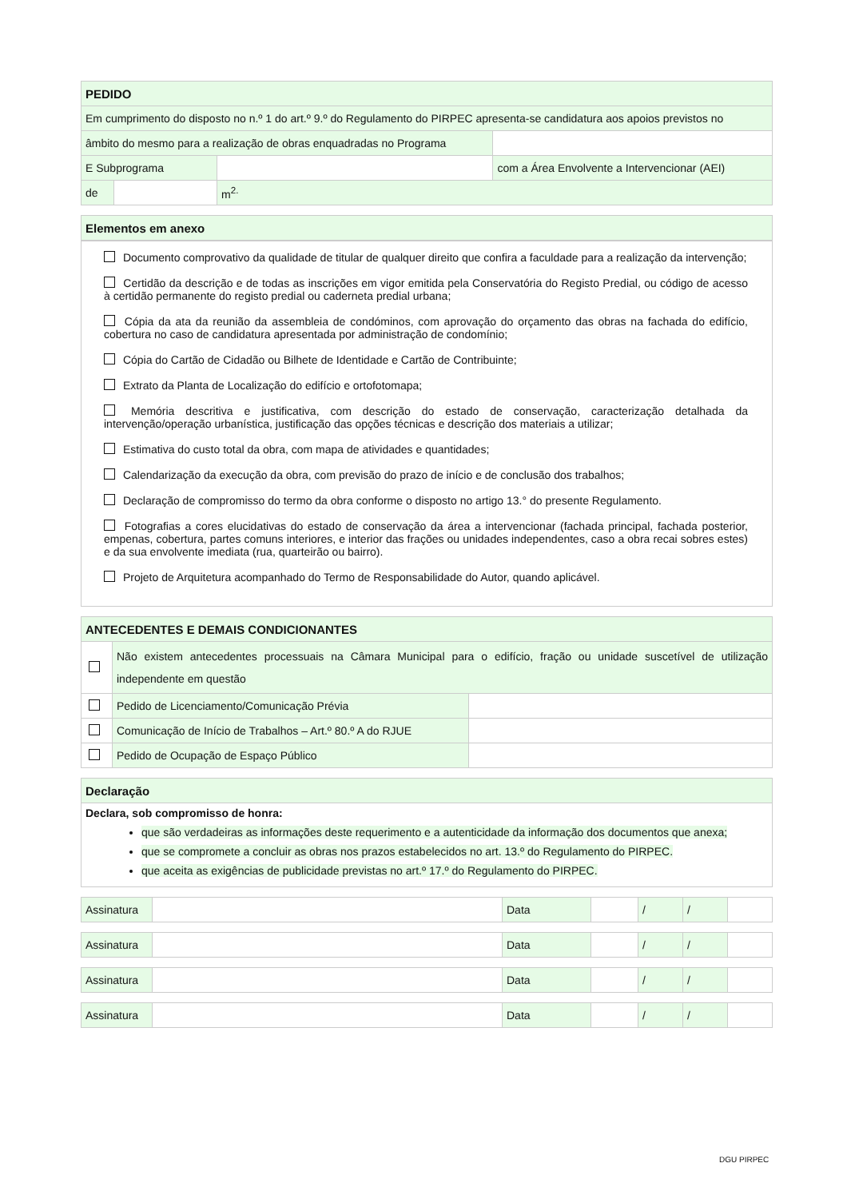| PEDIDO | | | |
| Em cumprimento do disposto no n.º 1 do art.º 9.º do Regulamento do PIRPEC apresenta-se candidatura aos apoios previstos no | | | |
| âmbito do mesmo para a realização de obras enquadradas no Programa | | | |
| E Subprograma | | | com a Área Envolvente a Intervencionar (AEI) |
| de | | m<sup>2.</sup> | |
| Elementos em anexo |
Documento comprovativo da qualidade de titular de qualquer direito que confira a faculdade para a realização da intervenção;
Certidão da descrição e de todas as inscrições em vigor emitida pela Conservatória do Registo Predial, ou código de acesso à certidão permanente do registo predial ou caderneta predial urbana;
Cópia da ata da reunião da assembleia de condóminos, com aprovação do orçamento das obras na fachada do edifício, cobertura no caso de candidatura apresentada por administração de condomínio;
Cópia do Cartão de Cidadão ou Bilhete de Identidade e Cartão de Contribuinte;
Extrato da Planta de Localização do edifício e ortofotomapa;
Memória descritiva e justificativa, com descrição do estado de conservação, caracterização detalhada da intervenção/operação urbanística, justificação das opções técnicas e descrição dos materiais a utilizar;
Estimativa do custo total da obra, com mapa de atividades e quantidades;
Calendarização da execução da obra, com previsão do prazo de início e de conclusão dos trabalhos;
Declaração de compromisso do termo da obra conforme o disposto no artigo 13.° do presente Regulamento.
Fotografias a cores elucidativas do estado de conservação da área a intervencionar (fachada principal, fachada posterior, empenas, cobertura, partes comuns interiores, e interior das frações ou unidades independentes, caso a obra recai sobres estes) e da sua envolvente imediata (rua, quarteirão ou bairro).
Projeto de Arquitetura acompanhado do Termo de Responsabilidade do Autor, quando aplicável.
| ANTECEDENTES E DEMAIS CONDICIONANTES | | |
| | Não existem antecedentes processuais na Câmara Municipal para o edifício, fração ou unidade suscetível de utilização independente em questão | |
| | Pedido de Licenciamento/Comunicação Prévia | |
| | Comunicação de Início de Trabalhos – Art.º 80.º A do RJUE | |
| | Pedido de Ocupação de Espaço Público | |
| Declaração |
| Declara, sob compromisso de honra: que são verdadeiras as informações deste requerimento e a autenticidade da informação dos documentos que anexa; que se compromete a concluir as obras nos prazos estabelecidos no art. 13.º do Regulamento do PIRPEC. que aceita as exigências de publicidade previstas no art.º 17.º do Regulamento do PIRPEC. |
| Assinatura | | Data | | / | / | |
| Assinatura | | Data | | / | / | |
| Assinatura | | Data | | / | / | |
| Assinatura | | Data | | / | / | |
DGU PIRPEC